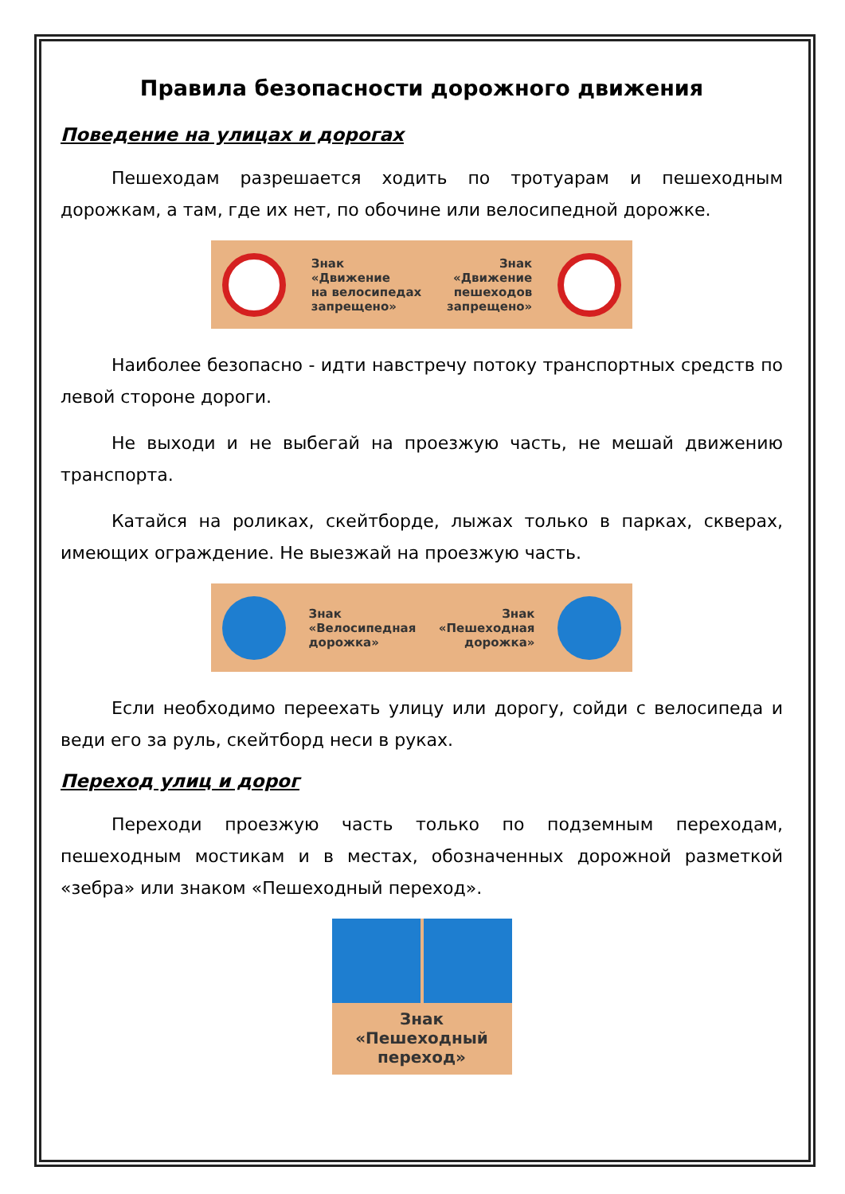Правила безопасности дорожного движения
Поведение на улицах и дорогах
Пешеходам разрешается ходить по тротуарам и пешеходным дорожкам, а там, где их нет, по обочине или велосипедной дорожке.
Знак
«Движение
на велосипедах
запрещено»
Знак
«Движение
пешеходов
запрещено»
Наиболее безопасно - идти навстречу потоку транспортных средств по левой стороне дороги.
Не выходи и не выбегай на проезжую часть, не мешай движению транспорта.
Катайся на роликах, скейтборде, лыжах только в парках, скверах, имеющих ограждение. Не выезжай на проезжую часть.
Знак
«Велосипедная
дорожка»
Знак
«Пешеходная
дорожка»
Если необходимо переехать улицу или дорогу, сойди с велосипеда и веди его за руль, скейтборд неси в руках.
Переход улиц и дорог
Переходи проезжую часть только по подземным переходам, пешеходным мостикам и в местах, обозначенных дорожной разметкой «зебра» или знаком «Пешеходный переход».
Знак
«Пешеходный
переход»